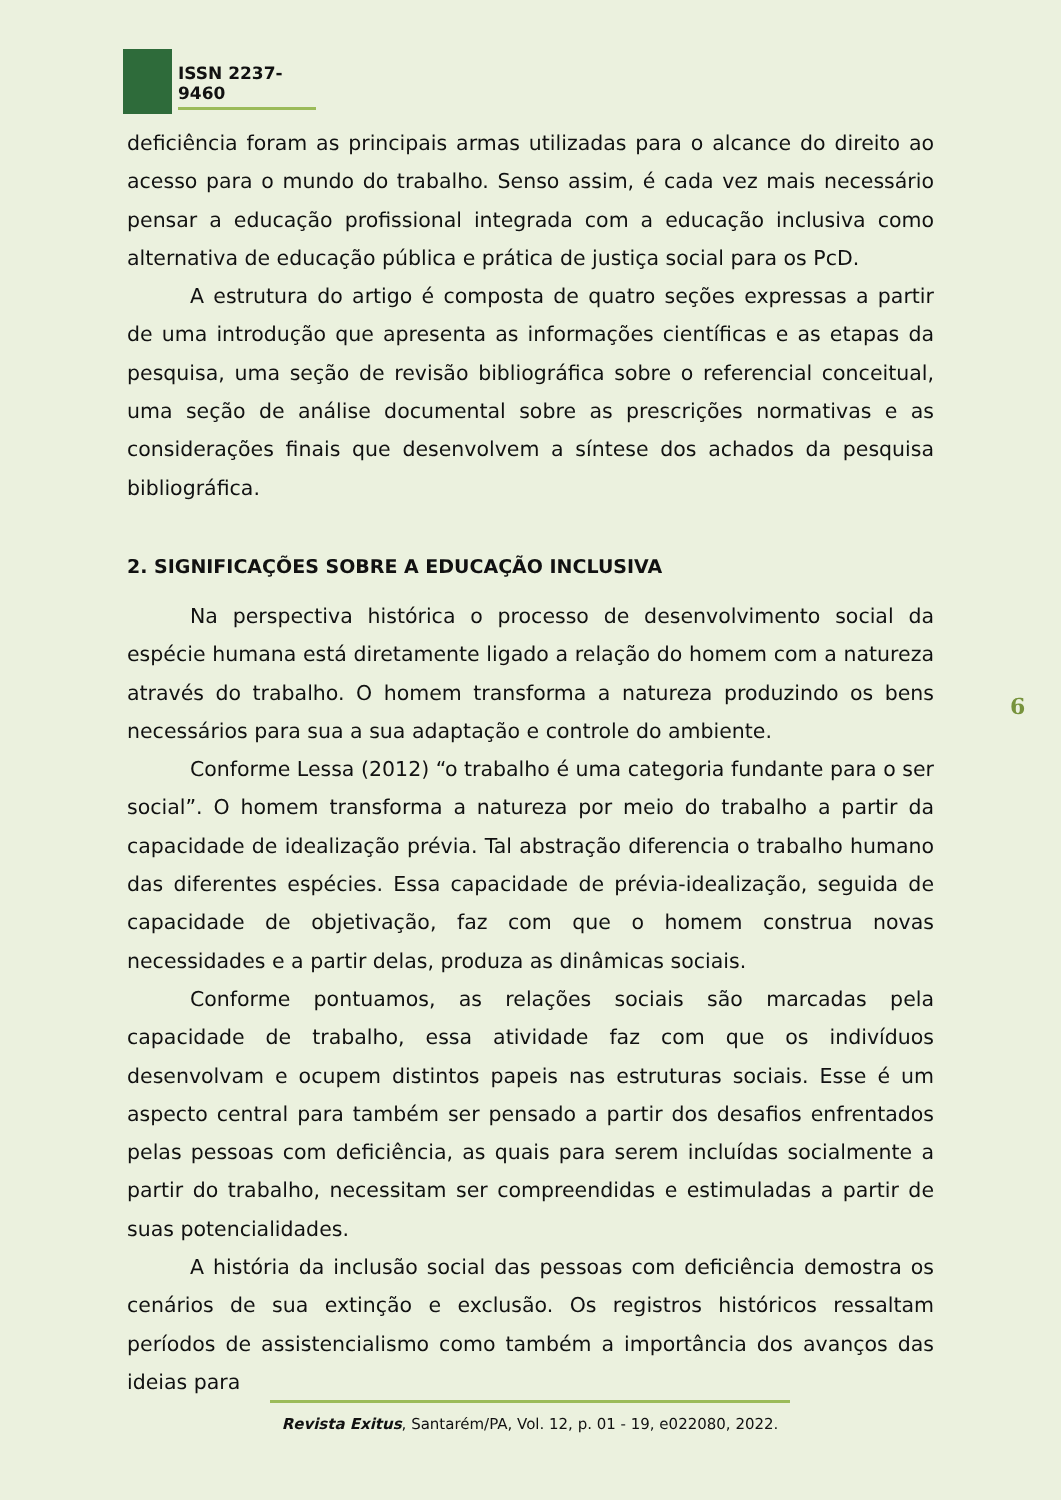ISSN 2237-9460
deficiência foram as principais armas utilizadas para o alcance do direito ao acesso para o mundo do trabalho. Senso assim, é cada vez mais necessário pensar a educação profissional integrada com a educação inclusiva como alternativa de educação pública e prática de justiça social para os PcD.
A estrutura do artigo é composta de quatro seções expressas a partir de uma introdução que apresenta as informações científicas e as etapas da pesquisa, uma seção de revisão bibliográfica sobre o referencial conceitual, uma seção de análise documental sobre as prescrições normativas e as considerações finais que desenvolvem a síntese dos achados da pesquisa bibliográfica.
2. SIGNIFICAÇÕES SOBRE A EDUCAÇÃO INCLUSIVA
Na perspectiva histórica o processo de desenvolvimento social da espécie humana está diretamente ligado a relação do homem com a natureza através do trabalho. O homem transforma a natureza produzindo os bens necessários para sua a sua adaptação e controle do ambiente.
Conforme Lessa (2012) “o trabalho é uma categoria fundante para o ser social”. O homem transforma a natureza por meio do trabalho a partir da capacidade de idealização prévia. Tal abstração diferencia o trabalho humano das diferentes espécies. Essa capacidade de prévia-idealização, seguida de capacidade de objetivação, faz com que o homem construa novas necessidades e a partir delas, produza as dinâmicas sociais.
Conforme pontuamos, as relações sociais são marcadas pela capacidade de trabalho, essa atividade faz com que os indivíduos desenvolvam e ocupem distintos papeis nas estruturas sociais. Esse é um aspecto central para também ser pensado a partir dos desafios enfrentados pelas pessoas com deficiência, as quais para serem incluídas socialmente a partir do trabalho, necessitam ser compreendidas e estimuladas a partir de suas potencialidades.
A história da inclusão social das pessoas com deficiência demostra os cenários de sua extinção e exclusão. Os registros históricos ressaltam períodos de assistencialismo como também a importância dos avanços das ideias para
6
Revista Exitus, Santarém/PA, Vol. 12, p. 01 - 19, e022080, 2022.